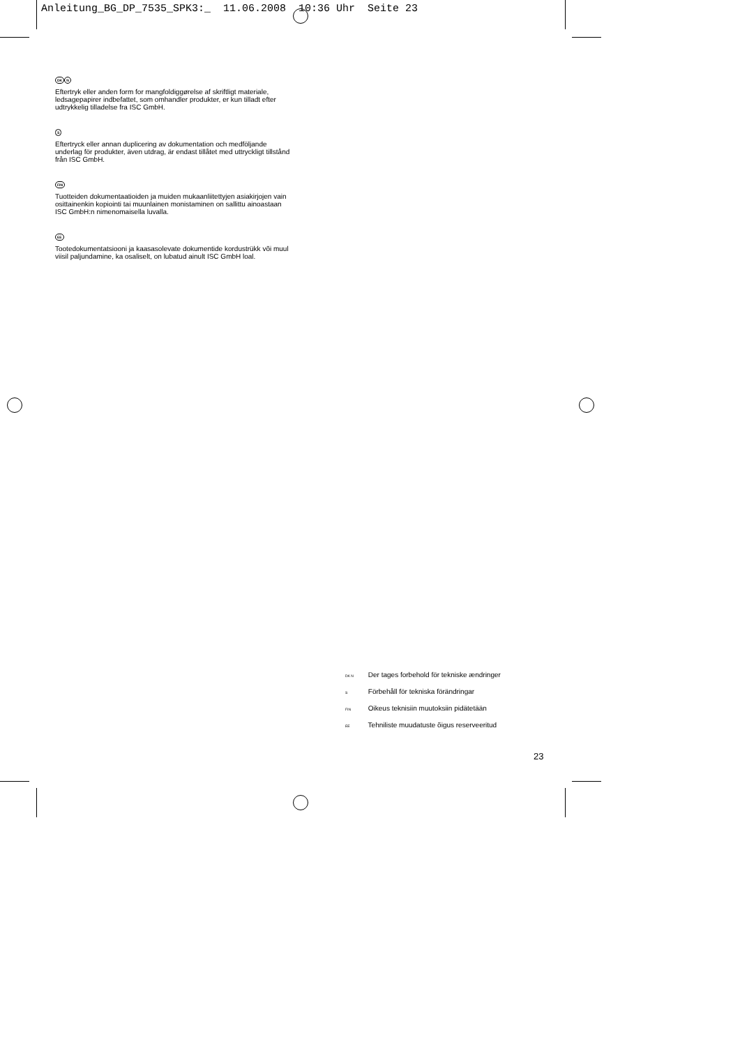Anleitung_BG_DP_7535_SPK3:_ 11.06.2008 10:36 Uhr Seite 23
DK N
Eftertryk eller anden form for mangfoldiggørelse af skriftligt materiale, ledsagepapirer indbefattet, som omhandler produkter, er kun tilladt efter udtrykkelig tilladelse fra ISC GmbH.
S
Eftertryck eller annan duplicering av dokumentation och medföljande underlag för produkter, även utdrag, är endast tillåtet med uttryckligt tillstånd från ISC GmbH.
FIN
Tuotteiden dokumentaatioiden ja muiden mukaanliitettyjen asiakirjojen vain osittainenkin kopiointi tai muunlainen monistaminen on sallittu ainoastaan ISC GmbH:n nimenomaisella luvalla.
EE
Tootedokumentatsiooni ja kaasasolevate dokumentide kordustrükk või muul viisil paljundamine, ka osaliselt, on lubatud ainult ISC GmbH loal.
DK N Der tages forbehold för tekniske ændringer
S Förbehåll för tekniska förändringar
FIN Oikeus teknisiin muutoksiin pidätetään
EE Tehniliste muudatuste õigus reserveeritud
23